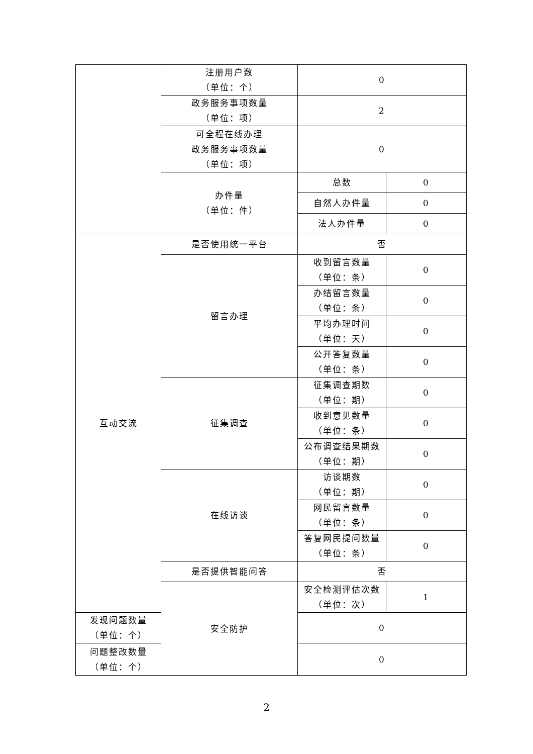| | 注册用户数 （单位：个） | 0 | |
| | 政务服务事项数量 （单位：项） | 2 | |
| | 可全程在线办理 政务服务事项数量 （单位：项） | 0 | |
| | 办件量 （单位：件） | 总数 | 0 |
| | | 自然人办件量 | 0 |
| | | 法人办件量 | 0 |
| 互动交流 | 是否使用统一平台 | 否 | |
| | 留言办理 | 收到留言数量 （单位：条） | 0 |
| | | 办结留言数量 （单位：条） | 0 |
| | | 平均办理时间 （单位：天） | 0 |
| | | 公开答复数量 （单位：条） | 0 |
| | 征集调查 | 征集调查期数 （单位：期） | 0 |
| | | 收到意见数量 （单位：条） | 0 |
| | | 公布调查结果期数 （单位：期） | 0 |
| | 在线访谈 | 访谈期数 （单位：期） | 0 |
| | | 网民留言数量 （单位：条） | 0 |
| | | 答复网民提问数量 （单位：条） | 0 |
| | 是否提供智能问答 | 否 | |
| | 安全防护 | 安全检测评估次数 （单位：次） | 1 |
| 发现问题数量 （单位：个） | | 0 | |
| 问题整改数量 （单位：个） | | 0 | |
2